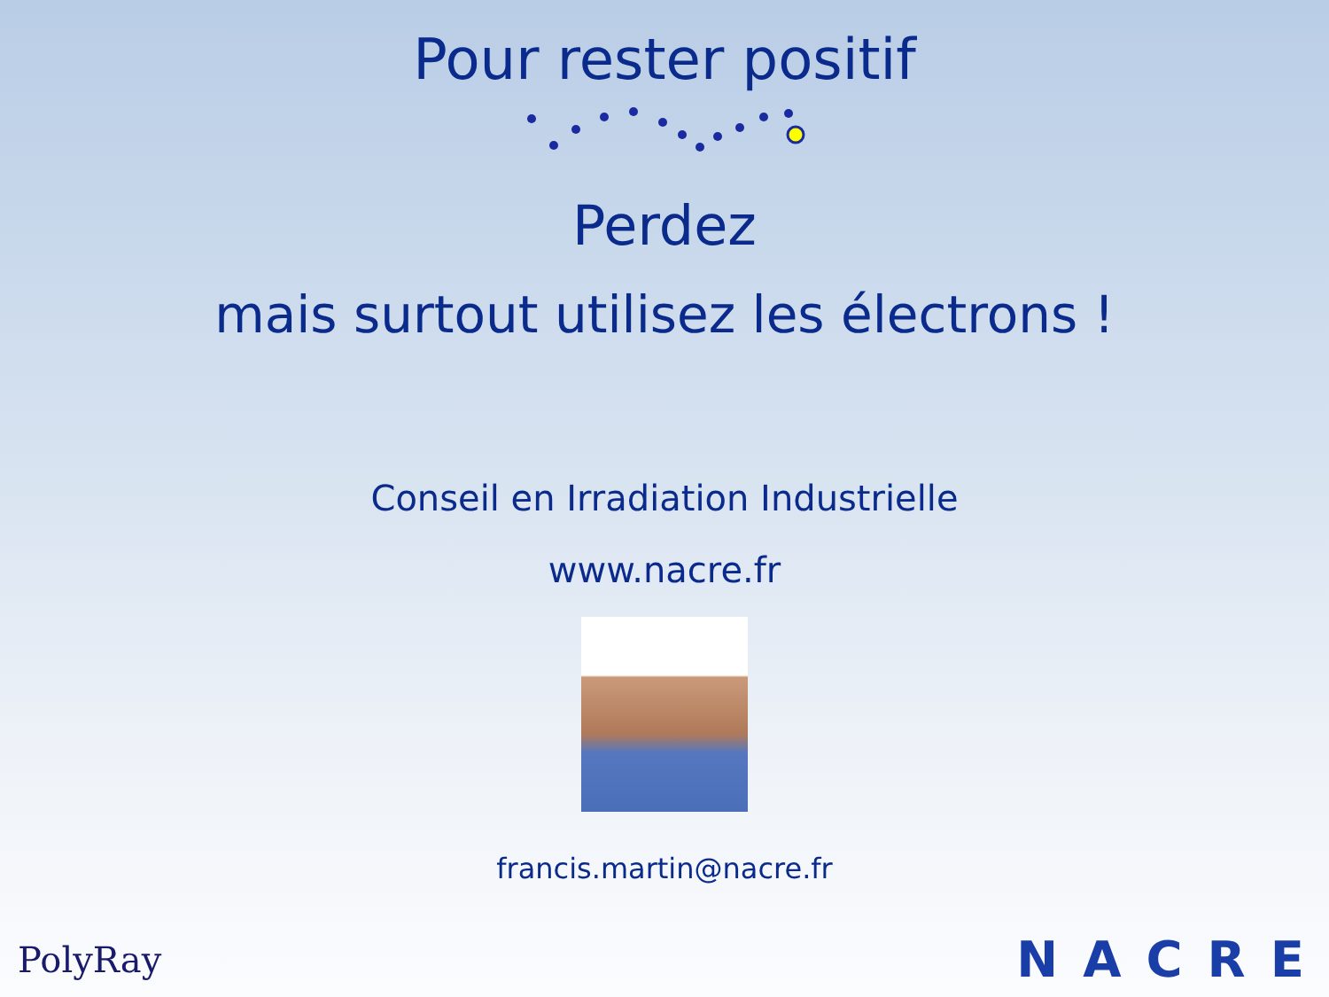Pour rester positif
Perdez
mais surtout utilisez les électrons !
Conseil en Irradiation Industrielle
www.nacre.fr
francis.martin@nacre.fr
PolyRay NACRE